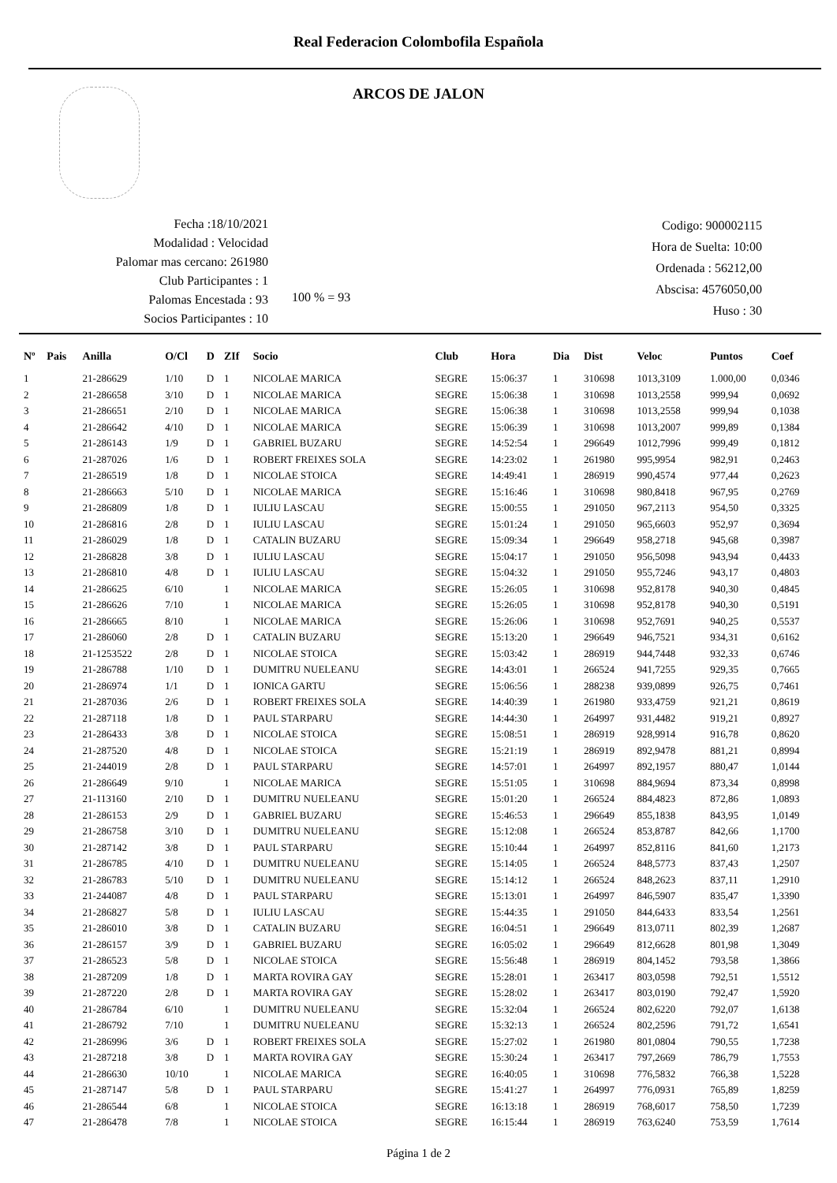Real Federacion Colombofila Española
ARCOS DE JALON
Fecha :18/10/2021
Modalidad : Velocidad
Palomar mas cercano: 261980
Club Participantes : 1
Palomas Encestada : 93
Socios Participantes : 10
100 % = 93
Codigo: 900002115
Hora de Suelta: 10:00
Ordenada : 56212,00
Abscisa: 4576050,00
Huso : 30
| Nº | Pais | Anilla | O/Cl | D | ZIf | Socio | Club | Hora | Dia | Dist | Veloc | Puntos | Coef |
| --- | --- | --- | --- | --- | --- | --- | --- | --- | --- | --- | --- | --- | --- |
| 1 | | 21-286629 | 1/10 | D | 1 | NICOLAE MARICA | SEGRE | 15:06:37 | 1 | 310698 | 1013,3109 | 1.000,00 | 0,0346 |
| 2 | | 21-286658 | 3/10 | D | 1 | NICOLAE MARICA | SEGRE | 15:06:38 | 1 | 310698 | 1013,2558 | 999,94 | 0,0692 |
| 3 | | 21-286651 | 2/10 | D | 1 | NICOLAE MARICA | SEGRE | 15:06:38 | 1 | 310698 | 1013,2558 | 999,94 | 0,1038 |
| 4 | | 21-286642 | 4/10 | D | 1 | NICOLAE MARICA | SEGRE | 15:06:39 | 1 | 310698 | 1013,2007 | 999,89 | 0,1384 |
| 5 | | 21-286143 | 1/9 | D | 1 | GABRIEL BUZARU | SEGRE | 14:52:54 | 1 | 296649 | 1012,7996 | 999,49 | 0,1812 |
| 6 | | 21-287026 | 1/6 | D | 1 | ROBERT FREIXES SOLA | SEGRE | 14:23:02 | 1 | 261980 | 995,9954 | 982,91 | 0,2463 |
| 7 | | 21-286519 | 1/8 | D | 1 | NICOLAE STOICA | SEGRE | 14:49:41 | 1 | 286919 | 990,4574 | 977,44 | 0,2623 |
| 8 | | 21-286663 | 5/10 | D | 1 | NICOLAE MARICA | SEGRE | 15:16:46 | 1 | 310698 | 980,8418 | 967,95 | 0,2769 |
| 9 | | 21-286809 | 1/8 | D | 1 | IULIU LASCAU | SEGRE | 15:00:55 | 1 | 291050 | 967,2113 | 954,50 | 0,3325 |
| 10 | | 21-286816 | 2/8 | D | 1 | IULIU LASCAU | SEGRE | 15:01:24 | 1 | 291050 | 965,6603 | 952,97 | 0,3694 |
| 11 | | 21-286029 | 1/8 | D | 1 | CATALIN BUZARU | SEGRE | 15:09:34 | 1 | 296649 | 958,2718 | 945,68 | 0,3987 |
| 12 | | 21-286828 | 3/8 | D | 1 | IULIU LASCAU | SEGRE | 15:04:17 | 1 | 291050 | 956,5098 | 943,94 | 0,4433 |
| 13 | | 21-286810 | 4/8 | D | 1 | IULIU LASCAU | SEGRE | 15:04:32 | 1 | 291050 | 955,7246 | 943,17 | 0,4803 |
| 14 | | 21-286625 | 6/10 | | 1 | NICOLAE MARICA | SEGRE | 15:26:05 | 1 | 310698 | 952,8178 | 940,30 | 0,4845 |
| 15 | | 21-286626 | 7/10 | | 1 | NICOLAE MARICA | SEGRE | 15:26:05 | 1 | 310698 | 952,8178 | 940,30 | 0,5191 |
| 16 | | 21-286665 | 8/10 | | 1 | NICOLAE MARICA | SEGRE | 15:26:06 | 1 | 310698 | 952,7691 | 940,25 | 0,5537 |
| 17 | | 21-286060 | 2/8 | D | 1 | CATALIN BUZARU | SEGRE | 15:13:20 | 1 | 296649 | 946,7521 | 934,31 | 0,6162 |
| 18 | | 21-1253522 | 2/8 | D | 1 | NICOLAE STOICA | SEGRE | 15:03:42 | 1 | 286919 | 944,7448 | 932,33 | 0,6746 |
| 19 | | 21-286788 | 1/10 | D | 1 | DUMITRU NUELEANU | SEGRE | 14:43:01 | 1 | 266524 | 941,7255 | 929,35 | 0,7665 |
| 20 | | 21-286974 | 1/1 | D | 1 | IONICA GARTU | SEGRE | 15:06:56 | 1 | 288238 | 939,0899 | 926,75 | 0,7461 |
| 21 | | 21-287036 | 2/6 | D | 1 | ROBERT FREIXES SOLA | SEGRE | 14:40:39 | 1 | 261980 | 933,4759 | 921,21 | 0,8619 |
| 22 | | 21-287118 | 1/8 | D | 1 | PAUL STARPARU | SEGRE | 14:44:30 | 1 | 264997 | 931,4482 | 919,21 | 0,8927 |
| 23 | | 21-286433 | 3/8 | D | 1 | NICOLAE STOICA | SEGRE | 15:08:51 | 1 | 286919 | 928,9914 | 916,78 | 0,8620 |
| 24 | | 21-287520 | 4/8 | D | 1 | NICOLAE STOICA | SEGRE | 15:21:19 | 1 | 286919 | 892,9478 | 881,21 | 0,8994 |
| 25 | | 21-244019 | 2/8 | D | 1 | PAUL STARPARU | SEGRE | 14:57:01 | 1 | 264997 | 892,1957 | 880,47 | 1,0144 |
| 26 | | 21-286649 | 9/10 | | 1 | NICOLAE MARICA | SEGRE | 15:51:05 | 1 | 310698 | 884,9694 | 873,34 | 0,8998 |
| 27 | | 21-113160 | 2/10 | D | 1 | DUMITRU NUELEANU | SEGRE | 15:01:20 | 1 | 266524 | 884,4823 | 872,86 | 1,0893 |
| 28 | | 21-286153 | 2/9 | D | 1 | GABRIEL BUZARU | SEGRE | 15:46:53 | 1 | 296649 | 855,1838 | 843,95 | 1,0149 |
| 29 | | 21-286758 | 3/10 | D | 1 | DUMITRU NUELEANU | SEGRE | 15:12:08 | 1 | 266524 | 853,8787 | 842,66 | 1,1700 |
| 30 | | 21-287142 | 3/8 | D | 1 | PAUL STARPARU | SEGRE | 15:10:44 | 1 | 264997 | 852,8116 | 841,60 | 1,2173 |
| 31 | | 21-286785 | 4/10 | D | 1 | DUMITRU NUELEANU | SEGRE | 15:14:05 | 1 | 266524 | 848,5773 | 837,43 | 1,2507 |
| 32 | | 21-286783 | 5/10 | D | 1 | DUMITRU NUELEANU | SEGRE | 15:14:12 | 1 | 266524 | 848,2623 | 837,11 | 1,2910 |
| 33 | | 21-244087 | 4/8 | D | 1 | PAUL STARPARU | SEGRE | 15:13:01 | 1 | 264997 | 846,5907 | 835,47 | 1,3390 |
| 34 | | 21-286827 | 5/8 | D | 1 | IULIU LASCAU | SEGRE | 15:44:35 | 1 | 291050 | 844,6433 | 833,54 | 1,2561 |
| 35 | | 21-286010 | 3/8 | D | 1 | CATALIN BUZARU | SEGRE | 16:04:51 | 1 | 296649 | 813,0711 | 802,39 | 1,2687 |
| 36 | | 21-286157 | 3/9 | D | 1 | GABRIEL BUZARU | SEGRE | 16:05:02 | 1 | 296649 | 812,6628 | 801,98 | 1,3049 |
| 37 | | 21-286523 | 5/8 | D | 1 | NICOLAE STOICA | SEGRE | 15:56:48 | 1 | 286919 | 804,1452 | 793,58 | 1,3866 |
| 38 | | 21-287209 | 1/8 | D | 1 | MARTA ROVIRA GAY | SEGRE | 15:28:01 | 1 | 263417 | 803,0598 | 792,51 | 1,5512 |
| 39 | | 21-287220 | 2/8 | D | 1 | MARTA ROVIRA GAY | SEGRE | 15:28:02 | 1 | 263417 | 803,0190 | 792,47 | 1,5920 |
| 40 | | 21-286784 | 6/10 | | 1 | DUMITRU NUELEANU | SEGRE | 15:32:04 | 1 | 266524 | 802,6220 | 792,07 | 1,6138 |
| 41 | | 21-286792 | 7/10 | | 1 | DUMITRU NUELEANU | SEGRE | 15:32:13 | 1 | 266524 | 802,2596 | 791,72 | 1,6541 |
| 42 | | 21-286996 | 3/6 | D | 1 | ROBERT FREIXES SOLA | SEGRE | 15:27:02 | 1 | 261980 | 801,0804 | 790,55 | 1,7238 |
| 43 | | 21-287218 | 3/8 | D | 1 | MARTA ROVIRA GAY | SEGRE | 15:30:24 | 1 | 263417 | 797,2669 | 786,79 | 1,7553 |
| 44 | | 21-286630 | 10/10 | | 1 | NICOLAE MARICA | SEGRE | 16:40:05 | 1 | 310698 | 776,5832 | 766,38 | 1,5228 |
| 45 | | 21-287147 | 5/8 | D | 1 | PAUL STARPARU | SEGRE | 15:41:27 | 1 | 264997 | 776,0931 | 765,89 | 1,8259 |
| 46 | | 21-286544 | 6/8 | | 1 | NICOLAE STOICA | SEGRE | 16:13:18 | 1 | 286919 | 768,6017 | 758,50 | 1,7239 |
| 47 | | 21-286478 | 7/8 | | 1 | NICOLAE STOICA | SEGRE | 16:15:44 | 1 | 286919 | 763,6240 | 753,59 | 1,7614 |
Página 1 de 2